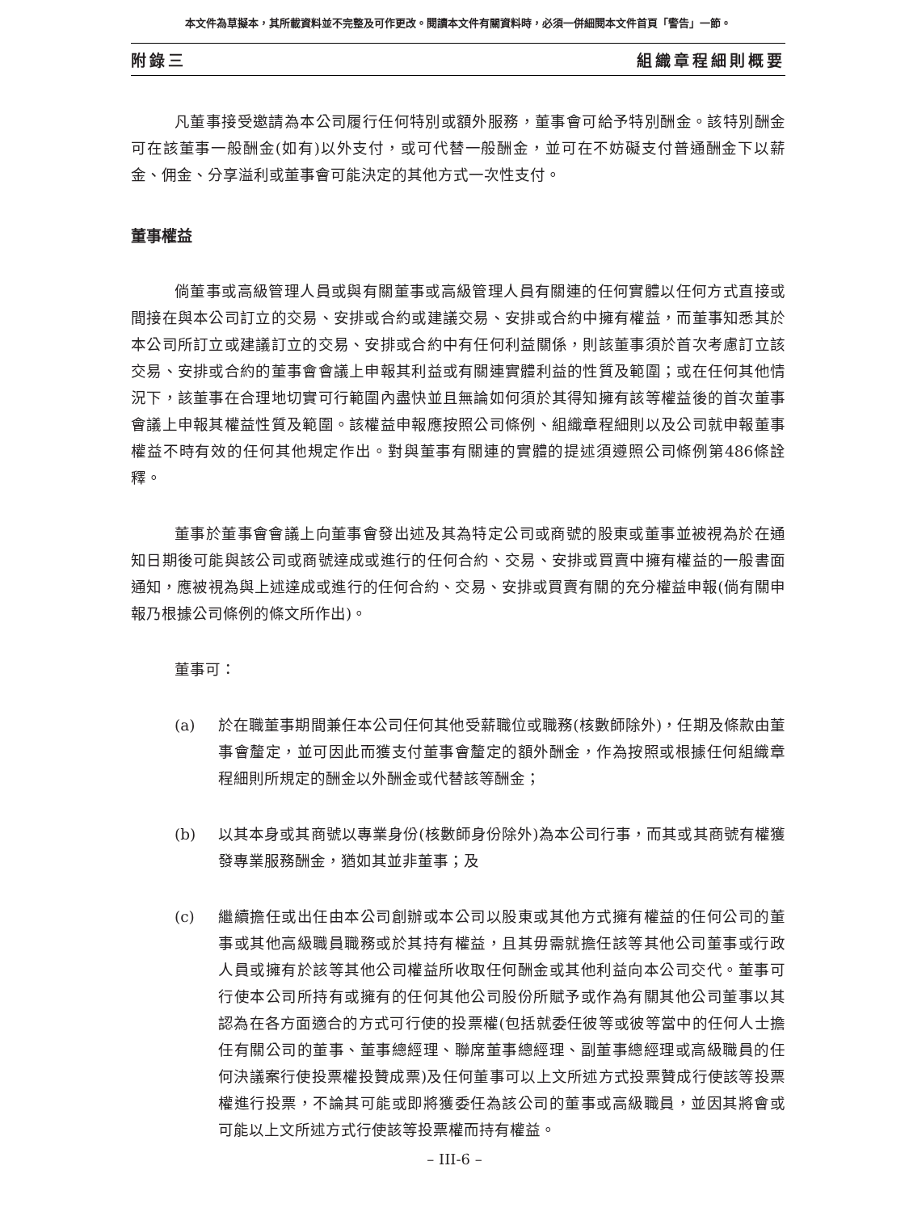本文件為草擬本，其所載資料並不完整及可作更改。閱讀本文件有關資料時，必須一併細閱本文件首頁「警告」一節。
附錄三 組織章程細則概要
凡董事接受邀請為本公司履行任何特別或額外服務，董事會可給予特別酬金。該特別酬金可在該董事一般酬金(如有)以外支付，或可代替一般酬金，並可在不妨礙支付普通酬金下以薪金、佣金、分享溢利或董事會可能決定的其他方式一次性支付。
董事權益
倘董事或高級管理人員或與有關董事或高級管理人員有關連的任何實體以任何方式直接或間接在與本公司訂立的交易、安排或合約或建議交易、安排或合約中擁有權益，而董事知悉其於本公司所訂立或建議訂立的交易、安排或合約中有任何利益關係，則該董事須於首次考慮訂立該交易、安排或合約的董事會會議上申報其利益或有關連實體利益的性質及範圍；或在任何其他情況下，該董事在合理地切實可行範圍內盡快並且無論如何須於其得知擁有該等權益後的首次董事會議上申報其權益性質及範圍。該權益申報應按照公司條例、組織章程細則以及公司就申報董事權益不時有效的任何其他規定作出。對與董事有關連的實體的提述須遵照公司條例第486條詮釋。
董事於董事會會議上向董事會發出述及其為特定公司或商號的股東或董事並被視為於在通知日期後可能與該公司或商號達成或進行的任何合約、交易、安排或買賣中擁有權益的一般書面通知，應被視為與上述達成或進行的任何合約、交易、安排或買賣有關的充分權益申報(倘有關申報乃根據公司條例的條文所作出)。
董事可：
(a) 於在職董事期間兼任本公司任何其他受薪職位或職務(核數師除外)，任期及條款由董事會釐定，並可因此而獲支付董事會釐定的額外酬金，作為按照或根據任何組織章程細則所規定的酬金以外酬金或代替該等酬金；
(b) 以其本身或其商號以專業身份(核數師身份除外)為本公司行事，而其或其商號有權獲發專業服務酬金，猶如其並非董事；及
(c) 繼續擔任或出任由本公司創辦或本公司以股東或其他方式擁有權益的任何公司的董事或其他高級職員職務或於其持有權益，且其毋需就擔任該等其他公司董事或行政人員或擁有於該等其他公司權益所收取任何酬金或其他利益向本公司交代。董事可行使本公司所持有或擁有的任何其他公司股份所賦予或作為有關其他公司董事以其認為在各方面適合的方式可行使的投票權(包括就委任彼等或彼等當中的任何人士擔任有關公司的董事、董事總經理、聯席董事總經理、副董事總經理或高級職員的任何決議案行使投票權投贊成票)及任何董事可以上文所述方式投票贊成行使該等投票權進行投票，不論其可能或即將獲委任為該公司的董事或高級職員，並因其將會或可能以上文所述方式行使該等投票權而持有權益。
– III-6 –